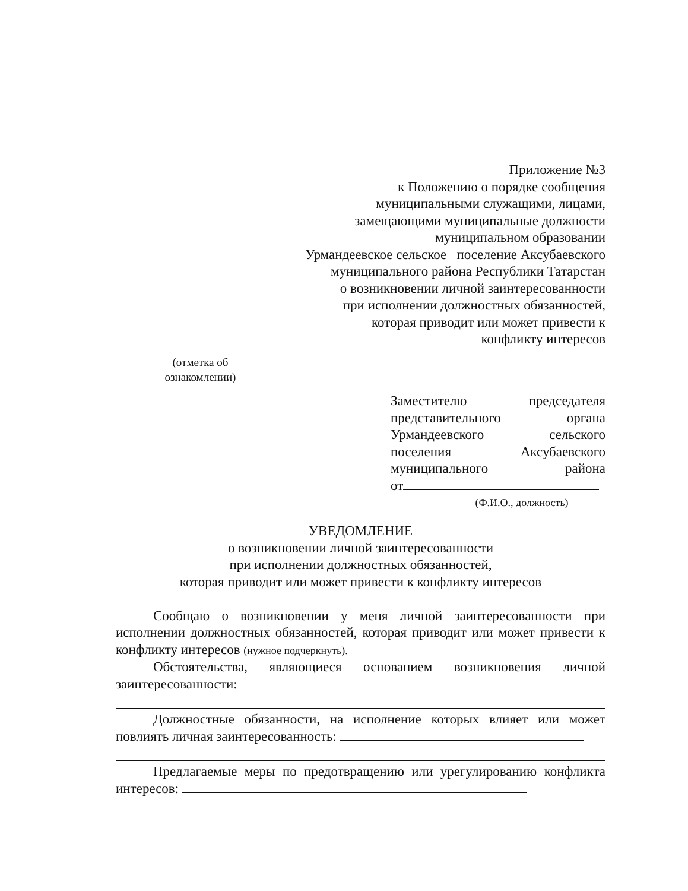Приложение №3
к Положению о порядке сообщения
муниципальными служащими, лицами,
замещающими муниципальные должности
муниципальном образовании
Урмандеевское сельское поселение Аксубаевского
муниципального района Республики Татарстан
о возникновении личной заинтересованности
при исполнении должностных обязанностей,
которая приводит или может привести к
конфликту интересов
(отметка об
ознакомлении)
Заместителю председателя представительного органа Урмандеевского сельского поселения Аксубаевского муниципального района
от
(Ф.И.О., должность)
УВЕДОМЛЕНИЕ
о возникновении личной заинтересованности
при исполнении должностных обязанностей,
которая приводит или может привести к конфликту интересов
Сообщаю о возникновении у меня личной заинтересованности при исполнении должностных обязанностей, которая приводит или может привести к конфликту интересов (нужное подчеркнуть).
Обстоятельства, являющиеся основанием возникновения личной заинтересованности:
Должностные обязанности, на исполнение которых влияет или может повлиять личная заинтересованность:
Предлагаемые меры по предотвращению или урегулированию конфликта интересов: